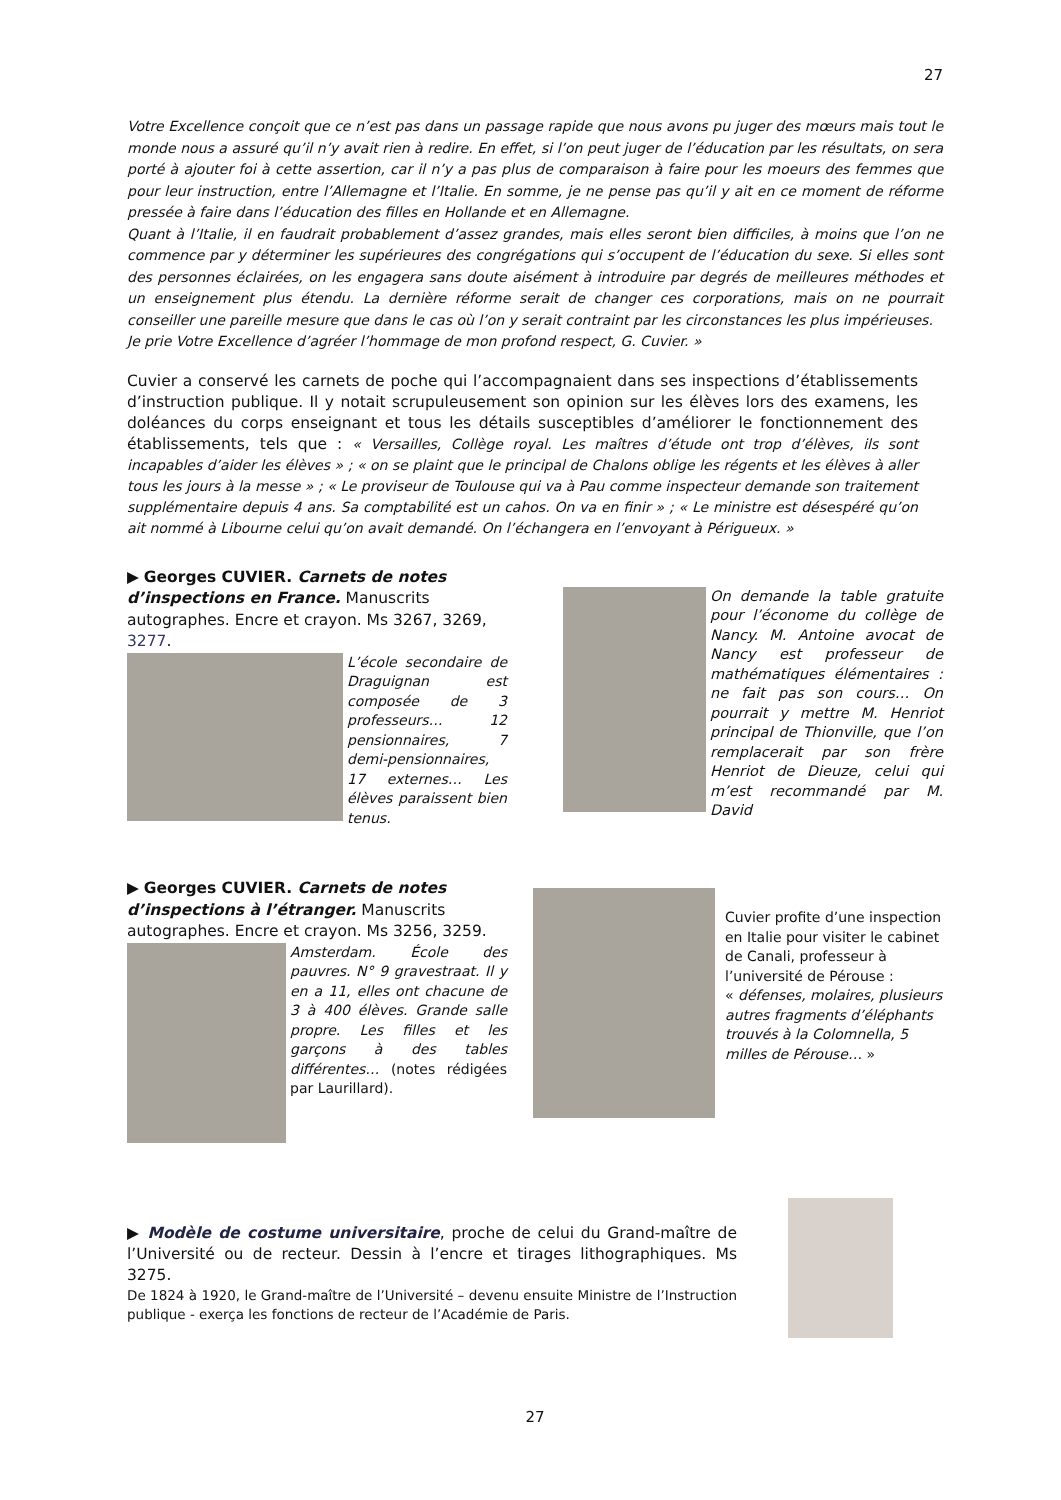27
Votre Excellence conçoit que ce n’est pas dans un passage rapide que nous avons pu juger des mœurs mais tout le monde nous a assuré qu’il n’y avait rien à redire. En effet, si l’on peut juger de l’éducation par les résultats, on sera porté à ajouter foi à cette assertion, car il n’y a pas plus de comparaison à faire pour les moeurs des femmes que pour leur instruction, entre l’Allemagne et l’Italie. En somme, je ne pense pas qu’il y ait en ce moment de réforme pressée à faire dans l’éducation des filles en Hollande et en Allemagne.
Quant à l’Italie, il en faudrait probablement d’assez grandes, mais elles seront bien difficiles, à moins que l’on ne commence par y déterminer les supérieures des congrégations qui s’occupent de l’éducation du sexe. Si elles sont des personnes éclairées, on les engagera sans doute aisément à introduire par degrés de meilleures méthodes et un enseignement plus étendu. La dernière réforme serait de changer ces corporations, mais on ne pourrait conseiller une pareille mesure que dans le cas où l’on y serait contraint par les circonstances les plus impérieuses.
Je prie Votre Excellence d’agréer l’hommage de mon profond respect, G. Cuvier. »
Cuvier a conservé les carnets de poche qui l’accompagnaient dans ses inspections d’établissements d’instruction publique. Il y notait scrupuleusement son opinion sur les élèves lors des examens, les doléances du corps enseignant et tous les détails susceptibles d’améliorer le fonctionnement des établissements, tels que : « Versailles, Collège royal. Les maîtres d’étude ont trop d’élèves, ils sont incapables d’aider les élèves » ; « on se plaint que le principal de Chalons oblige les régents et les élèves à aller tous les jours à la messe » ; « Le proviseur de Toulouse qui va à Pau comme inspecteur demande son traitement supplémentaire depuis 4 ans. Sa comptabilité est un cahos. On va en finir » ; « Le ministre est désespéré qu’on ait nommé à Libourne celui qu’on avait demandé. On l’échangera en l’envoyant à Périgueux. »
▶ Georges CUVIER. Carnets de notes d’inspections en France. Manuscrits autographes. Encre et crayon. Ms 3267, 3269, 3277.
L’école secondaire de Draguignan est composée de 3 professeurs… 12 pensionnaires, 7 demi-pensionnaires, 17 externes… Les élèves paraissent bien tenus.
On demande la table gratuite pour l’économe du collège de Nancy. M. Antoine avocat de Nancy est professeur de mathématiques élémentaires : ne fait pas son cours… On pourrait y mettre M. Henriot principal de Thionville, que l’on remplacerait par son frère Henriot de Dieuze, celui qui m’est recommandé par M. David
▶ Georges CUVIER. Carnets de notes d’inspections à l’étranger. Manuscrits autographes. Encre et crayon. Ms 3256, 3259.
Amsterdam. École des pauvres. N° 9 gravestraat. Il y en a 11, elles ont chacune de 3 à 400 élèves. Grande salle propre. Les filles et les garçons à des tables différentes… (notes rédigées par Laurillard).
Cuvier profite d’une inspection en Italie pour visiter le cabinet de Canali, professeur à l’université de Pérouse :
« défenses, molaires, plusieurs autres fragments d’éléphants trouvés à la Colomnella, 5 milles de Pérouse… »
▶ Modèle de costume universitaire, proche de celui du Grand-maître de l’Université ou de recteur. Dessin à l’encre et tirages lithographiques. Ms 3275.
De 1824 à 1920, le Grand-maître de l’Université – devenu ensuite Ministre de l’Instruction publique - exerça les fonctions de recteur de l’Académie de Paris.
27